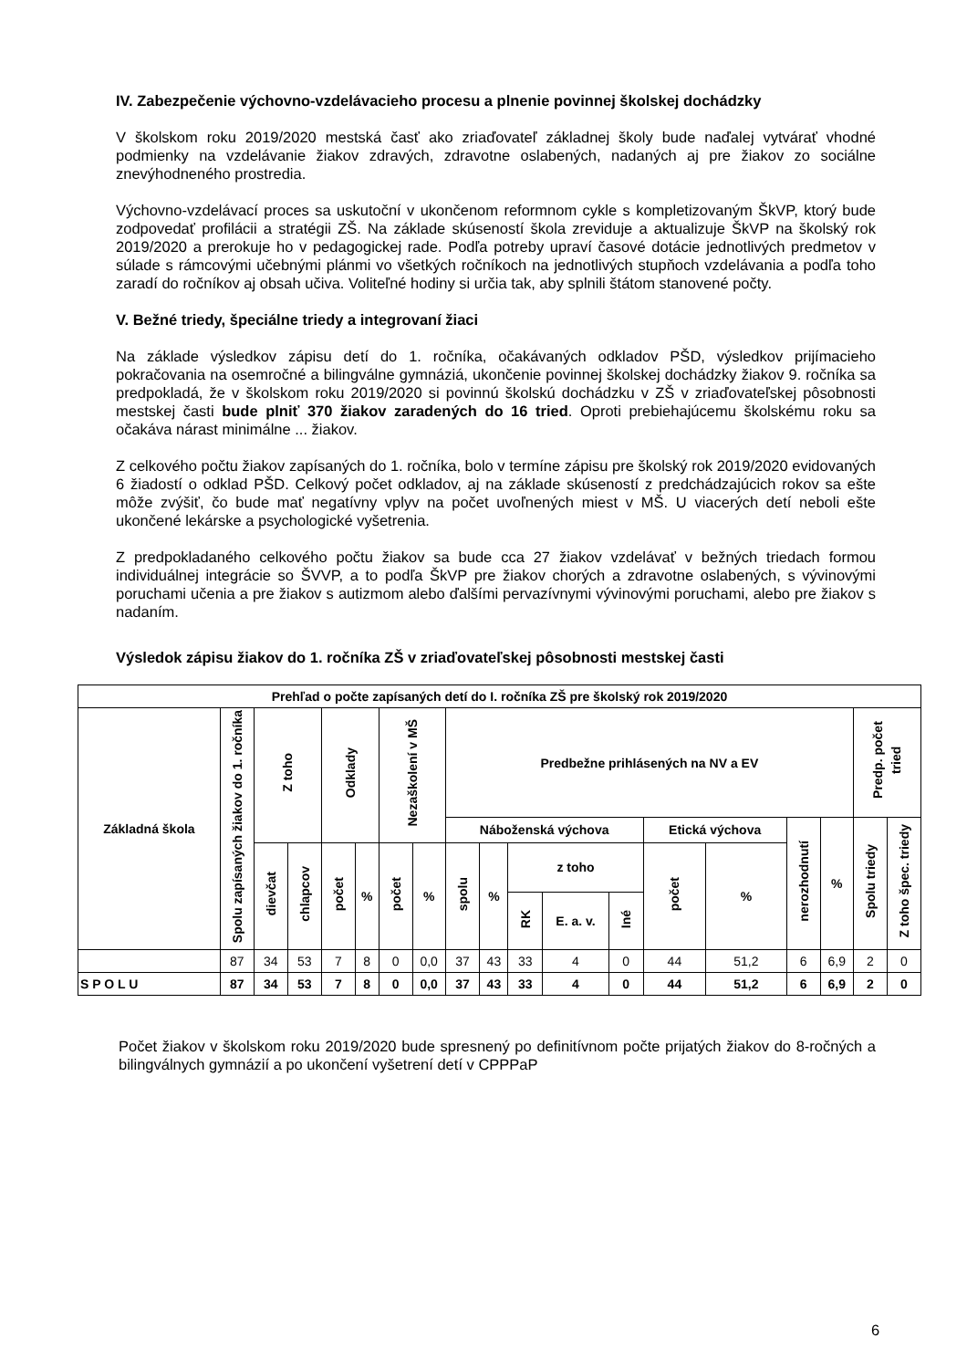IV. Zabezpečenie výchovno-vzdelávacieho procesu a plnenie povinnej školskej dochádzky
V školskom roku 2019/2020 mestská časť ako zriaďovateľ základnej školy bude naďalej vytvárať vhodné podmienky na vzdelávanie žiakov zdravých, zdravotne oslabených, nadaných aj pre žiakov zo sociálne znevýhodneného prostredia.
Výchovno-vzdelávací proces sa uskutoční v ukončenom reformnom cykle s kompletizovaným ŠkVP, ktorý bude zodpovedať profilácii a stratégii ZŠ. Na základe skúseností škola zreviduje a aktualizuje ŠkVP na školský rok 2019/2020 a prerokuje ho v pedagogickej rade. Podľa potreby upraví časové dotácie jednotlivých predmetov v súlade s rámcovými učebnými plánmi vo všetkých ročníkoch na jednotlivých stupňoch vzdelávania a podľa toho zaradí do ročníkov aj obsah učiva. Voliteľné hodiny si určia tak, aby splnili štátom stanovené počty.
V. Bežné triedy, špeciálne triedy a integrovaní žiaci
Na základe výsledkov zápisu detí do 1. ročníka, očakávaných odkladov PŠD, výsledkov prijímacieho pokračovania na osemročné a bilingválne gymnáziá, ukončenie povinnej školskej dochádzky žiakov 9. ročníka sa predpokladá, že v školskom roku 2019/2020 si povinnú školskú dochádzku v ZŠ v zriaďovateľskej pôsobnosti mestskej časti bude plniť 370 žiakov zaradených do 16 tried. Oproti prebiehajúcemu školskému roku sa očakáva nárast minimálne ... žiakov.
Z celkového počtu žiakov zapísaných do 1. ročníka, bolo v termíne zápisu pre školský rok 2019/2020 evidovaných 6 žiadostí o odklad PŠD. Celkový počet odkladov, aj na základe skúseností z predchádzajúcich rokov sa ešte môže zvýšiť, čo bude mať negatívny vplyv na počet uvoľnených miest v MŠ. U viacerých detí neboli ešte ukončené lekárske a psychologické vyšetrenia.
Z predpokladaného celkového počtu žiakov sa bude cca 27 žiakov vzdelávať v bežných triedach formou individuálnej integrácie so ŠVVP, a to podľa ŠkVP pre žiakov chorých a zdravotne oslabených, s vývinovými poruchami učenia a pre žiakov s autizmom alebo ďalšími pervazívnymi vývinovými poruchami, alebo pre žiakov s nadaním.
Výsledok zápisu žiakov do 1. ročníka ZŠ v zriaďovateľskej pôsobnosti mestskej časti
| Prehľad o počte zapísaných detí do I. ročníka ZŠ pre školský rok 2019/2020 | | | | | | | | | | | | | | | | | | |
| --- | --- | --- | --- | --- | --- | --- | --- | --- | --- | --- | --- | --- | --- | --- | --- | --- | --- | --- |
| Základná škola | Spolu zapísaných žiakov do 1. ročníka | Z toho | | Odklady | | Nezaškolení v MŠ | | Predbežne prihlásených na NV a EV | | | | | | | | | Predp. počet tried | |
| | | | | | | | | Náboženská výchova | | | | | Etická výchova | | nerozhodnutí | % | Spolu triedy | Z toho špec. triedy |
| | | dievčat | chlapcov | počet | % | počet | % | spolu | % | z toho | | | počet | % | | | | |
| | | | | | | | | | | RK | E. a. v. | Iné | | | | | | |
| | 87 | 34 | 53 | 7 | 8 | 0 | 0,0 | 37 | 43 | 33 | 4 | 0 | 44 | 51,2 | 6 | 6,9 | 2 | 0 |
| S P O L U | 87 | 34 | 53 | 7 | 8 | 0 | 0,0 | 37 | 43 | 33 | 4 | 0 | 44 | 51,2 | 6 | 6,9 | 2 | 0 |
Počet žiakov v školskom roku 2019/2020 bude spresnený po definitívnom počte prijatých žiakov do 8-ročných a bilingválnych gymnázií a po ukončení vyšetrení detí v CPPPaP
6